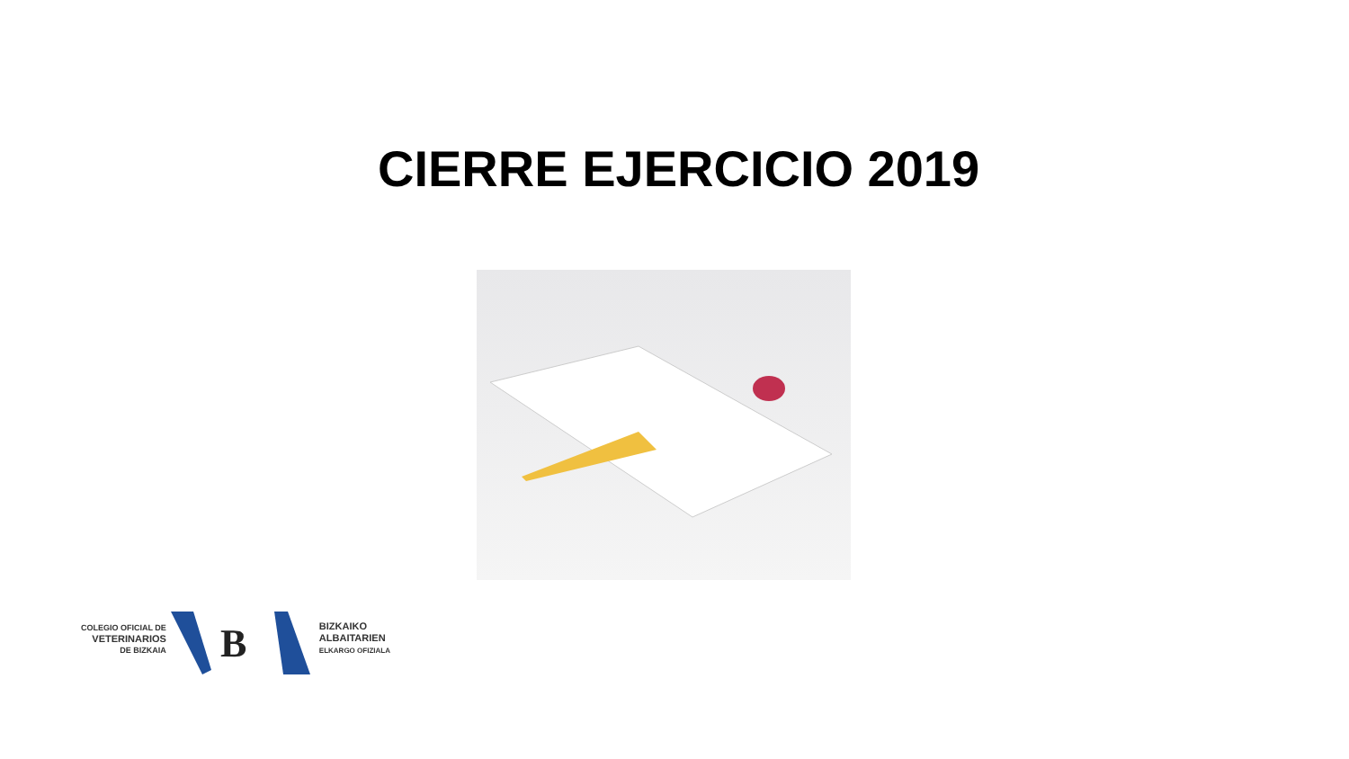CIERRE EJERCICIO 2019
COLEGIO OFICIAL DE
VETERINARIOS
DE BIZKAIA
B
BIZKAIKO
ALBAITARIEN
ELKARGO OFIZIALA